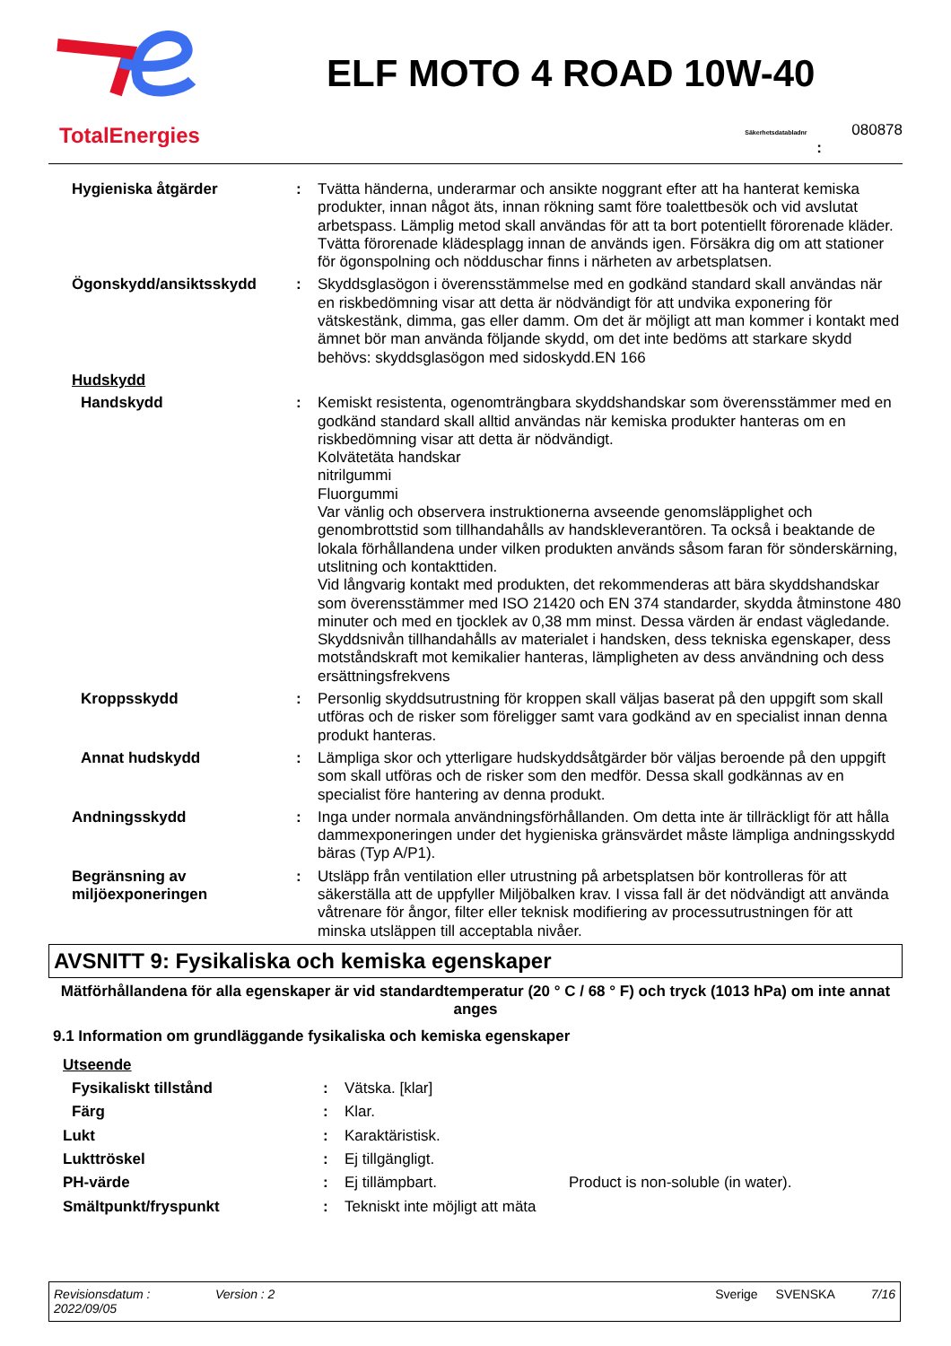TotalEnergies
ELF MOTO 4 ROAD 10W-40
Säkerhetsdatabladnr 080878
:
| Hygieniska åtgärder | : | Tvätta händerna, underarmar och ansikte noggrant efter att ha hanterat kemiska produkter, innan något äts, innan rökning samt före toalettbesök och vid avslutat arbetspass. Lämplig metod skall användas för att ta bort potentiellt förorenade kläder. Tvätta förorenade klädesplagg innan de används igen. Försäkra dig om att stationer för ögonspolning och nödduschar finns i närheten av arbetsplatsen. |
| Ögonskydd/ansiktsskydd | : | Skyddsglasögon i överensstämmelse med en godkänd standard skall användas när en riskbedömning visar att detta är nödvändigt för att undvika exponering för vätskestänk, dimma, gas eller damm. Om det är möjligt att man kommer i kontakt med ämnet bör man använda följande skydd, om det inte bedöms att starkare skydd behövs: skyddsglasögon med sidoskydd.EN 166 |
| Hudskydd | | |
| Handskydd | : | Kemiskt resistenta, ogenomträngbara skyddshandskar som överensstämmer med en godkänd standard skall alltid användas när kemiska produkter hanteras om en riskbedömning visar att detta är nödvändigt. Kolvätetäta handskar nitrilgummi Fluorgummi Var vänlig och observera instruktionerna avseende genomsläpplighet och genombrottstid som tillhandahålls av handskleverantören. Ta också i beaktande de lokala förhållandena under vilken produkten används såsom faran för sönderskärning, utslitning och kontakttiden. Vid långvarig kontakt med produkten, det rekommenderas att bära skyddshandskar som överensstämmer med ISO 21420 och EN 374 standarder, skydda åtminstone 480 minuter och med en tjocklek av 0,38 mm minst. Dessa värden är endast vägledande. Skyddsnivån tillhandahålls av materialet i handsken, dess tekniska egenskaper, dess motståndskraft mot kemikalier hanteras, lämpligheten av dess användning och dess ersättningsfrekvens |
| Kroppsskydd | : | Personlig skyddsutrustning för kroppen skall väljas baserat på den uppgift som skall utföras och de risker som föreligger samt vara godkänd av en specialist innan denna produkt hanteras. |
| Annat hudskydd | : | Lämpliga skor och ytterligare hudskyddsåtgärder bör väljas beroende på den uppgift som skall utföras och de risker som den medför. Dessa skall godkännas av en specialist före hantering av denna produkt. |
| Andningsskydd | : | Inga under normala användningsförhållanden. Om detta inte är tillräckligt för att hålla dammexponeringen under det hygieniska gränsvärdet måste lämpliga andningsskydd bäras (Typ A/P1). |
| Begränsning av miljöexponeringen | : | Utsläpp från ventilation eller utrustning på arbetsplatsen bör kontrolleras för att säkerställa att de uppfyller Miljöbalken krav. I vissa fall är det nödvändigt att använda våtrenare för ångor, filter eller teknisk modifiering av processutrustningen för att minska utsläppen till acceptabla nivåer. |
AVSNITT 9: Fysikaliska och kemiska egenskaper
Mätförhållandena för alla egenskaper är vid standardtemperatur (20 ° C / 68 ° F) och tryck (1013 hPa) om inte annat anges
9.1 Information om grundläggande fysikaliska och kemiska egenskaper
| Utseende | | | |
| Fysikaliskt tillstånd | : | Vätska. [klar] | |
| Färg | : | Klar. | |
| Lukt | : | Karaktäristisk. | |
| Lukttröskel | : | Ej tillgängligt. | |
| PH-värde | : | Ej tillämpbart. | Product is non-soluble (in water). |
| Smältpunkt/fryspunkt | : | Tekniskt inte möjligt att mäta | |
Revisionsdatum :
2022/09/05 Version : 2 Sverige SVENSKA 7/16